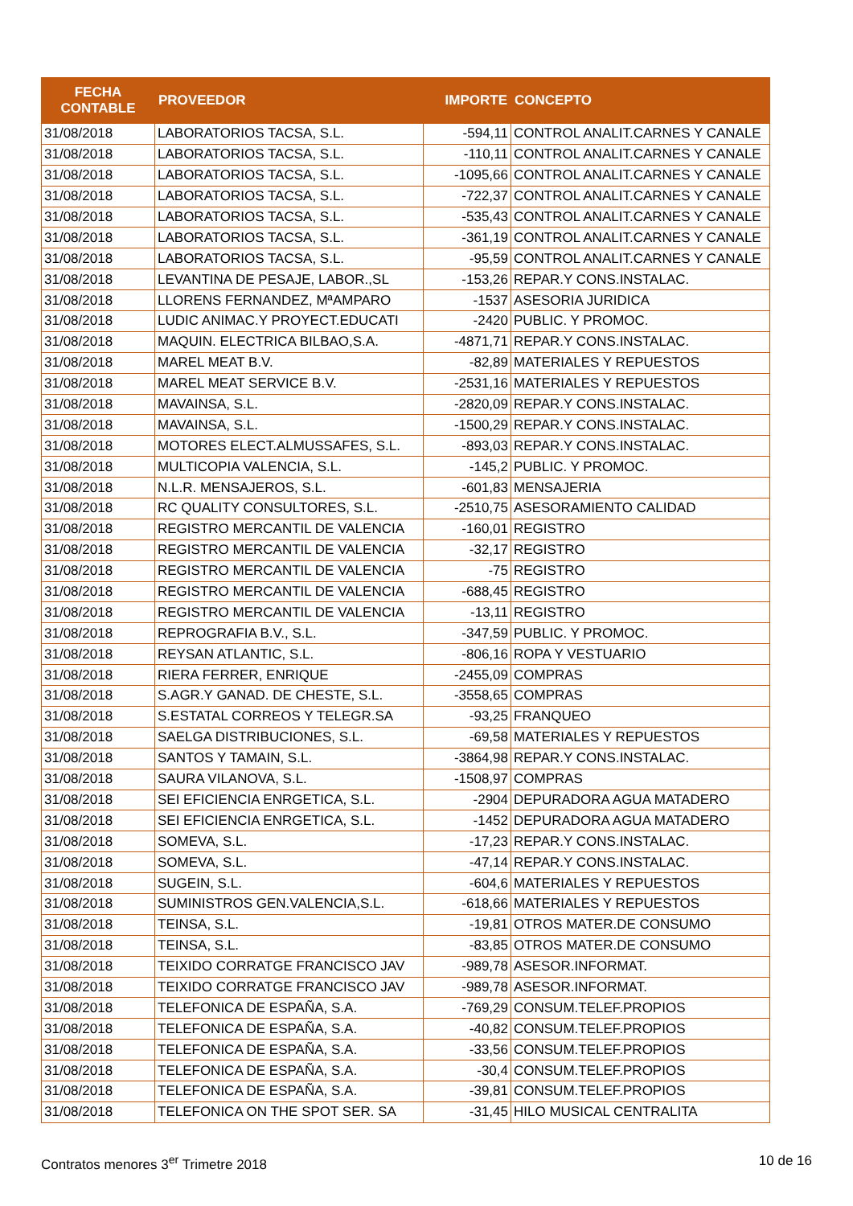| FECHA CONTABLE | PROVEEDOR | IMPORTE | CONCEPTO |
| --- | --- | --- | --- |
| 31/08/2018 | LABORATORIOS TACSA, S.L. | -594,11 | CONTROL ANALIT.CARNES Y CANALE |
| 31/08/2018 | LABORATORIOS TACSA, S.L. | -110,11 | CONTROL ANALIT.CARNES Y CANALE |
| 31/08/2018 | LABORATORIOS TACSA, S.L. | -1095,66 | CONTROL ANALIT.CARNES Y CANALE |
| 31/08/2018 | LABORATORIOS TACSA, S.L. | -722,37 | CONTROL ANALIT.CARNES Y CANALE |
| 31/08/2018 | LABORATORIOS TACSA, S.L. | -535,43 | CONTROL ANALIT.CARNES Y CANALE |
| 31/08/2018 | LABORATORIOS TACSA, S.L. | -361,19 | CONTROL ANALIT.CARNES Y CANALE |
| 31/08/2018 | LABORATORIOS TACSA, S.L. | -95,59 | CONTROL ANALIT.CARNES Y CANALE |
| 31/08/2018 | LEVANTINA DE PESAJE, LABOR.,SL | -153,26 | REPAR.Y CONS.INSTALAC. |
| 31/08/2018 | LLORENS FERNANDEZ, MªAMPARO | -1537 | ASESORIA JURIDICA |
| 31/08/2018 | LUDIC ANIMAC.Y PROYECT.EDUCATI | -2420 | PUBLIC. Y PROMOC. |
| 31/08/2018 | MAQUIN. ELECTRICA BILBAO,S.A. | -4871,71 | REPAR.Y CONS.INSTALAC. |
| 31/08/2018 | MAREL MEAT B.V. | -82,89 | MATERIALES Y REPUESTOS |
| 31/08/2018 | MAREL MEAT SERVICE B.V. | -2531,16 | MATERIALES Y REPUESTOS |
| 31/08/2018 | MAVAINSA, S.L. | -2820,09 | REPAR.Y CONS.INSTALAC. |
| 31/08/2018 | MAVAINSA, S.L. | -1500,29 | REPAR.Y CONS.INSTALAC. |
| 31/08/2018 | MOTORES ELECT.ALMUSSAFES, S.L. | -893,03 | REPAR.Y CONS.INSTALAC. |
| 31/08/2018 | MULTICOPIA VALENCIA, S.L. | -145,2 | PUBLIC. Y PROMOC. |
| 31/08/2018 | N.L.R. MENSAJEROS, S.L. | -601,83 | MENSAJERIA |
| 31/08/2018 | RC QUALITY CONSULTORES, S.L. | -2510,75 | ASESORAMIENTO CALIDAD |
| 31/08/2018 | REGISTRO MERCANTIL DE VALENCIA | -160,01 | REGISTRO |
| 31/08/2018 | REGISTRO MERCANTIL DE VALENCIA | -32,17 | REGISTRO |
| 31/08/2018 | REGISTRO MERCANTIL DE VALENCIA | -75 | REGISTRO |
| 31/08/2018 | REGISTRO MERCANTIL DE VALENCIA | -688,45 | REGISTRO |
| 31/08/2018 | REGISTRO MERCANTIL DE VALENCIA | -13,11 | REGISTRO |
| 31/08/2018 | REPROGRAFIA B.V., S.L. | -347,59 | PUBLIC. Y PROMOC. |
| 31/08/2018 | REYSAN ATLANTIC, S.L. | -806,16 | ROPA Y VESTUARIO |
| 31/08/2018 | RIERA FERRER, ENRIQUE | -2455,09 | COMPRAS |
| 31/08/2018 | S.AGR.Y GANAD. DE CHESTE, S.L. | -3558,65 | COMPRAS |
| 31/08/2018 | S.ESTATAL CORREOS Y TELEGR.SA | -93,25 | FRANQUEO |
| 31/08/2018 | SAELGA DISTRIBUCIONES, S.L. | -69,58 | MATERIALES Y REPUESTOS |
| 31/08/2018 | SANTOS Y TAMAIN, S.L. | -3864,98 | REPAR.Y CONS.INSTALAC. |
| 31/08/2018 | SAURA VILANOVA, S.L. | -1508,97 | COMPRAS |
| 31/08/2018 | SEI EFICIENCIA ENRGETICA, S.L. | -2904 | DEPURADORA AGUA MATADERO |
| 31/08/2018 | SEI EFICIENCIA ENRGETICA, S.L. | -1452 | DEPURADORA AGUA MATADERO |
| 31/08/2018 | SOMEVA, S.L. | -17,23 | REPAR.Y CONS.INSTALAC. |
| 31/08/2018 | SOMEVA, S.L. | -47,14 | REPAR.Y CONS.INSTALAC. |
| 31/08/2018 | SUGEIN, S.L. | -604,6 | MATERIALES Y REPUESTOS |
| 31/08/2018 | SUMINISTROS GEN.VALENCIA,S.L. | -618,66 | MATERIALES Y REPUESTOS |
| 31/08/2018 | TEINSA, S.L. | -19,81 | OTROS MATER.DE CONSUMO |
| 31/08/2018 | TEINSA, S.L. | -83,85 | OTROS MATER.DE CONSUMO |
| 31/08/2018 | TEIXIDO CORRATGE FRANCISCO JAV | -989,78 | ASESOR.INFORMAT. |
| 31/08/2018 | TEIXIDO CORRATGE FRANCISCO JAV | -989,78 | ASESOR.INFORMAT. |
| 31/08/2018 | TELEFONICA DE ESPAÑA, S.A. | -769,29 | CONSUM.TELEF.PROPIOS |
| 31/08/2018 | TELEFONICA DE ESPAÑA, S.A. | -40,82 | CONSUM.TELEF.PROPIOS |
| 31/08/2018 | TELEFONICA DE ESPAÑA, S.A. | -33,56 | CONSUM.TELEF.PROPIOS |
| 31/08/2018 | TELEFONICA DE ESPAÑA, S.A. | -30,4 | CONSUM.TELEF.PROPIOS |
| 31/08/2018 | TELEFONICA DE ESPAÑA, S.A. | -39,81 | CONSUM.TELEF.PROPIOS |
| 31/08/2018 | TELEFONICA ON THE SPOT SER. SA | -31,45 | HILO MUSICAL CENTRALITA |
Contratos menores 3<sup>er</sup> Trimetre 2018
10 de 16